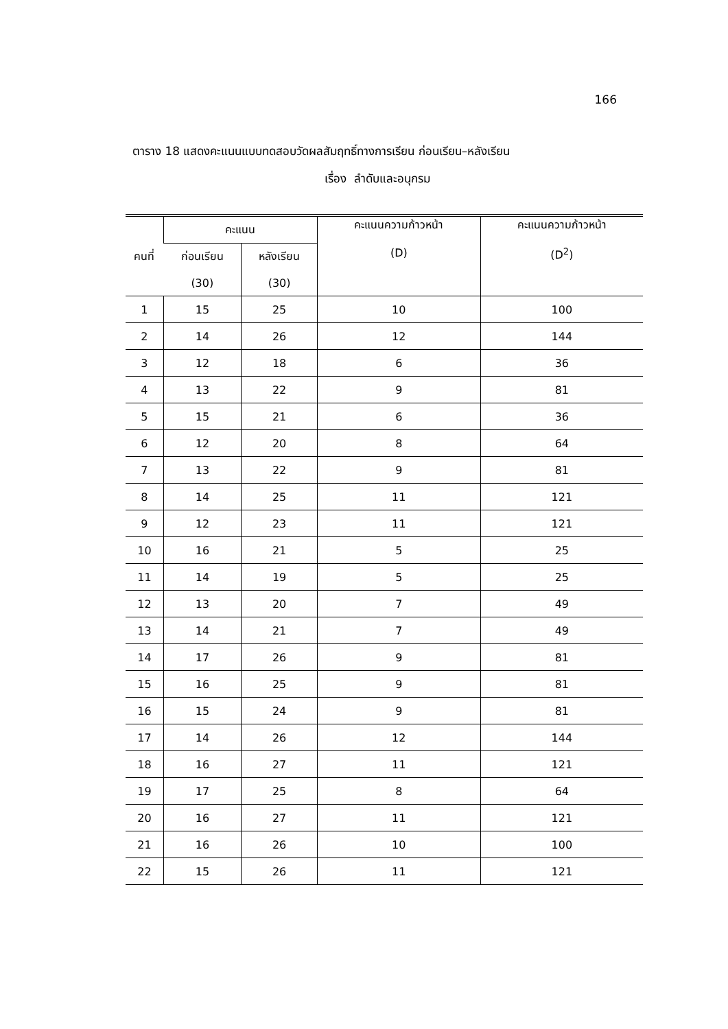166
ตาราง 18 แสดงคะแนนแบบทดสอบวัดผลสัมฤทธิ์ทางการเรียน ก่อนเรียน–หลังเรียน
เรื่อง ลำดับและอนุกรม
| คนที่ | คะแนน | | คะแนนความก้าวหน้า (D) | คะแนนความก้าวหน้า (D<sup>2</sup>) |
| --- | --- | --- | --- | --- |
| | ก่อนเรียน | หลังเรียน | | |
| | (30) | (30) | | |
| 1 | 15 | 25 | 10 | 100 |
| 2 | 14 | 26 | 12 | 144 |
| 3 | 12 | 18 | 6 | 36 |
| 4 | 13 | 22 | 9 | 81 |
| 5 | 15 | 21 | 6 | 36 |
| 6 | 12 | 20 | 8 | 64 |
| 7 | 13 | 22 | 9 | 81 |
| 8 | 14 | 25 | 11 | 121 |
| 9 | 12 | 23 | 11 | 121 |
| 10 | 16 | 21 | 5 | 25 |
| 11 | 14 | 19 | 5 | 25 |
| 12 | 13 | 20 | 7 | 49 |
| 13 | 14 | 21 | 7 | 49 |
| 14 | 17 | 26 | 9 | 81 |
| 15 | 16 | 25 | 9 | 81 |
| 16 | 15 | 24 | 9 | 81 |
| 17 | 14 | 26 | 12 | 144 |
| 18 | 16 | 27 | 11 | 121 |
| 19 | 17 | 25 | 8 | 64 |
| 20 | 16 | 27 | 11 | 121 |
| 21 | 16 | 26 | 10 | 100 |
| 22 | 15 | 26 | 11 | 121 |